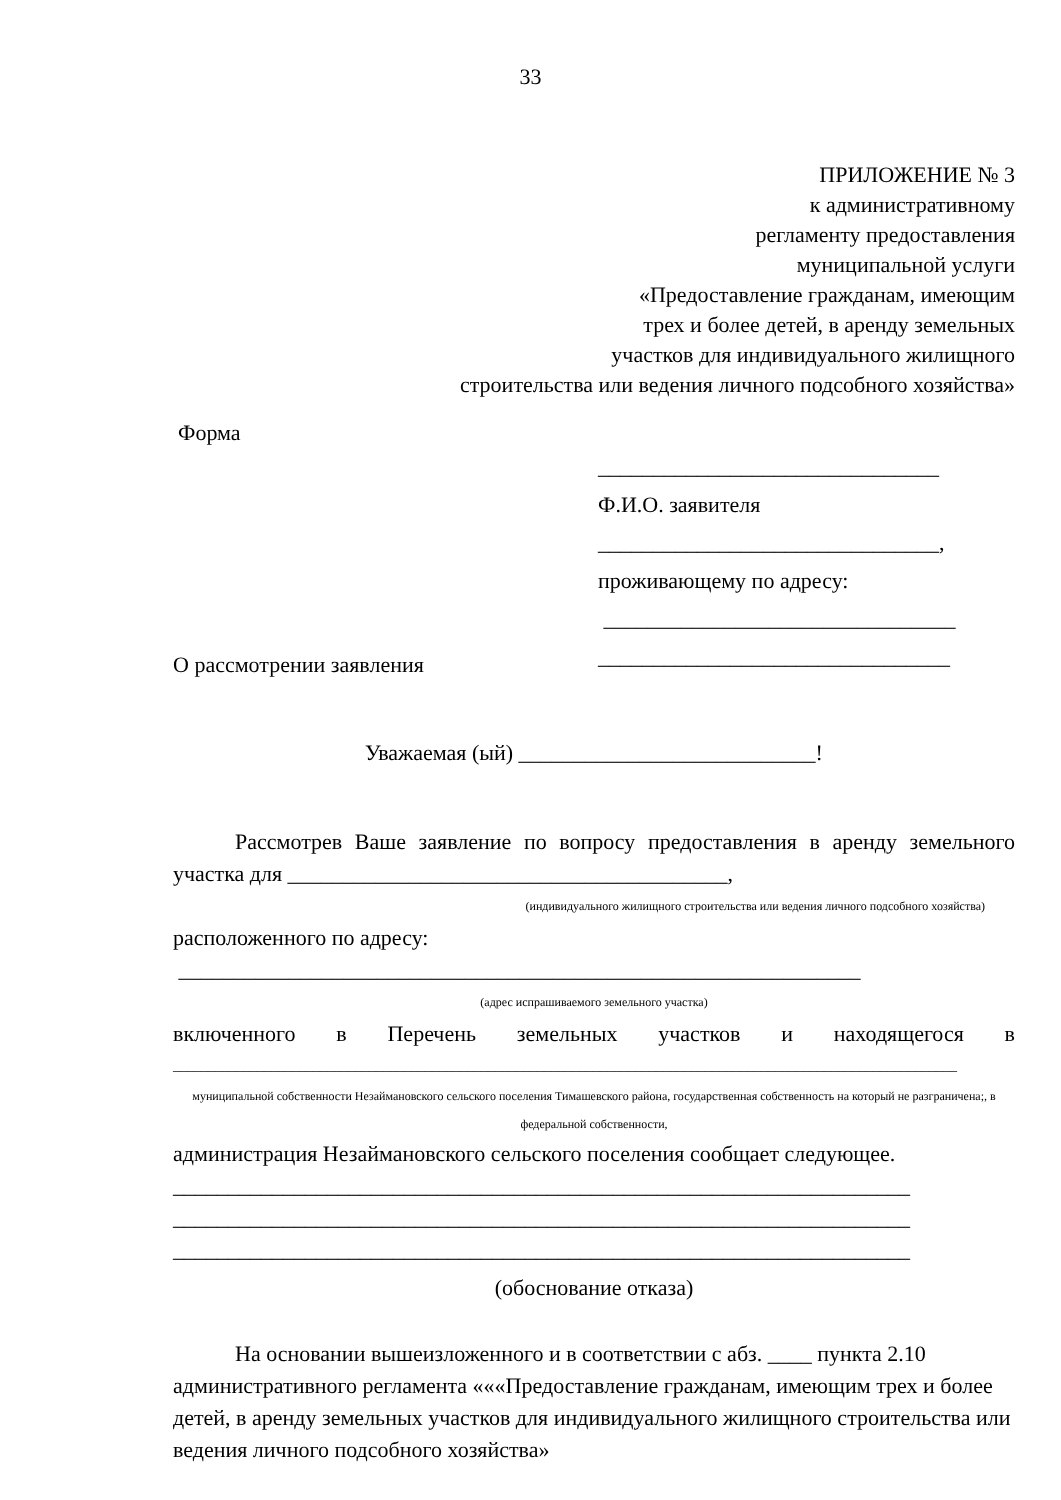33
ПРИЛОЖЕНИЕ № 3
к административному
регламенту предоставления
муниципальной услуги
«Предоставление гражданам, имеющим
трех и более детей, в аренду земельных
участков для индивидуального жилищного
строительства или ведения личного подсобного хозяйства»
Форма
_______________________________
Ф.И.О. заявителя
_______________________________,
проживающему по адресу:
________________________________
________________________________
О рассмотрении заявления
Уважаемая (ый) ___________________________!
Рассмотрев Ваше заявление по вопросу предоставления в аренду земельного участка для ________________________________________,
(индивидуального жилищного строительства или ведения личного подсобного хозяйства)
расположенного по адресу:
______________________________________________________________
(адрес испрашиваемого земельного участка)
включенного в Перечень земельных участков и находящегося в
________________________________________________________________________________________________________________
муниципальной собственности Незаймановского сельского поселения Тимашевского района, государственная собственность на который не разграничена;, в федеральной собственности,
администрация Незаймановского сельского поселения сообщает следующее.
___________________________________________________________________
___________________________________________________________________
___________________________________________________________________
(обоснование отказа)
На основании вышеизложенного и в соответствии с абз. ____ пункта 2.10 административного регламента «««Предоставление гражданам, имеющим трех и более детей, в аренду земельных участков для индивидуального жилищного строительства или ведения личного подсобного хозяйства»